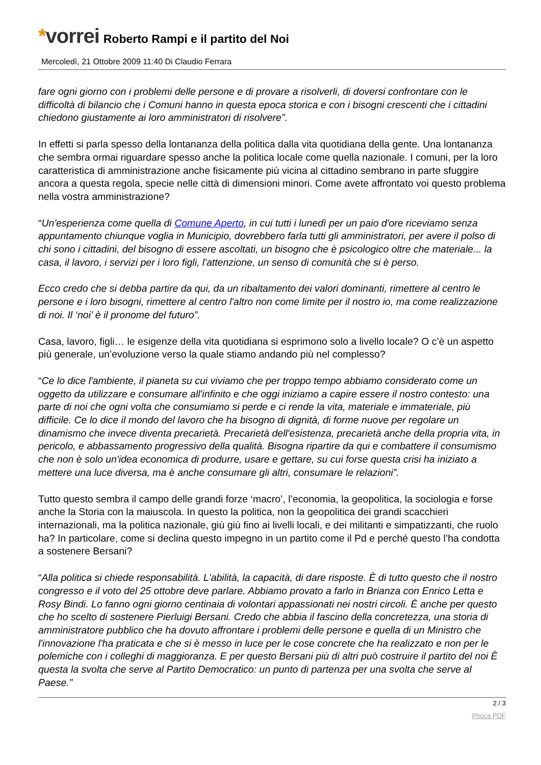*vorrei
Roberto Rampi e il partito del Noi
Mercoledì, 21 Ottobre 2009 11:40 Di Claudio Ferrara
fare ogni giorno con i problemi delle persone e di provare a risolverli, di doversi confrontare con le difficoltà di bilancio che i Comuni hanno in questa epoca storica e con i bisogni crescenti che i cittadini chiedono giustamente ai loro amministratori di risolvere”.
In effetti si parla spesso della lontananza della politica dalla vita quotidiana della gente. Una lontananza che sembra ormai riguardare spesso anche la politica locale come quella nazionale. I comuni, per la loro caratteristica di amministrazione anche fisicamente più vicina al cittadino sembrano in parte sfuggire ancora a questa regola, specie nelle città di dimensioni minori. Come avete affrontato voi questo problema nella vostra amministrazione?
“Un'esperienza come quella di Comune Aperto, in cui tutti i lunedì per un paio d'ore riceviamo senza appuntamento chiunque voglia in Municipio, dovrebbero farla tutti gli amministratori, per avere il polso di chi sono i cittadini, del bisogno di essere ascoltati, un bisogno che è psicologico oltre che materiale... la casa, il lavoro, i servizi per i loro figli, l'attenzione, un senso di comunità che si è perso.
Ecco credo che si debba partire da qui, da un ribaltamento dei valori dominanti, rimettere al centro le persone e i loro bisogni, rimettere al centro l'altro non come limite per il nostro io, ma come realizzazione di noi. Il ‘noi’ è il pronome del futuro”.
Casa, lavoro, figli… le esigenze della vita quotidiana si esprimono solo a livello locale? O c’è un aspetto più generale, un’evoluzione verso la quale stiamo andando più nel complesso?
“Ce lo dice l'ambiente, il pianeta su cui viviamo che per troppo tempo abbiamo considerato come un oggetto da utilizzare e consumare all'infinito e che oggi iniziamo a capire essere il nostro contesto: una parte di noi che ogni volta che consumiamo si perde e ci rende la vita, materiale e immateriale, più difficile. Ce lo dice il mondo del lavoro che ha bisogno di dignità, di forme nuove per regolare un dinamismo che invece diventa precarietà. Precarietà dell'esistenza, precarietà anche della propria vita, in pericolo, e abbassamento progressivo della qualità. Bisogna ripartire da qui e combattere il consumismo che non è solo un'idea economica di produrre, usare e gettare, su cui forse questa crisi ha iniziato a mettere una luce diversa, ma è anche consumare gli altri, consumare le relazioni”.
Tutto questo sembra il campo delle grandi forze ‘macro’, l’economia, la geopolitica, la sociologia e forse anche la Storia con la maiuscola. In questo la politica, non la geopolitica dei grandi scacchieri internazionali, ma la politica nazionale, giù giù fino ai livelli locali, e dei militanti e simpatizzanti, che ruolo ha? In particolare, come si declina questo impegno in un partito come il Pd e perché questo l’ha condotta a sostenere Bersani?
“Alla politica si chiede responsabilità. L'abilità, la capacità, di dare risposte. È di tutto questo che il nostro congresso e il voto del 25 ottobre deve parlare. Abbiamo provato a farlo in Brianza con Enrico Letta e Rosy Bindi. Lo fanno ogni giorno centinaia di volontari appassionati nei nostri circoli. È anche per questo che ho scelto di sostenere Pierluigi Bersani. Credo che abbia il fascino della concretezza, una storia di amministratore pubblico che ha dovuto affrontare i problemi delle persone e quella di un Ministro che l'innovazione l'ha praticata e che si è messo in luce per le cose concrete che ha realizzato e non per le polemiche con i colleghi di maggioranza. E per questo Bersani più di altri può costruire il partito del noi È questa la svolta che serve al Partito Democratico: un punto di partenza per una svolta che serve al Paese.”
2 / 3
Phoca PDF